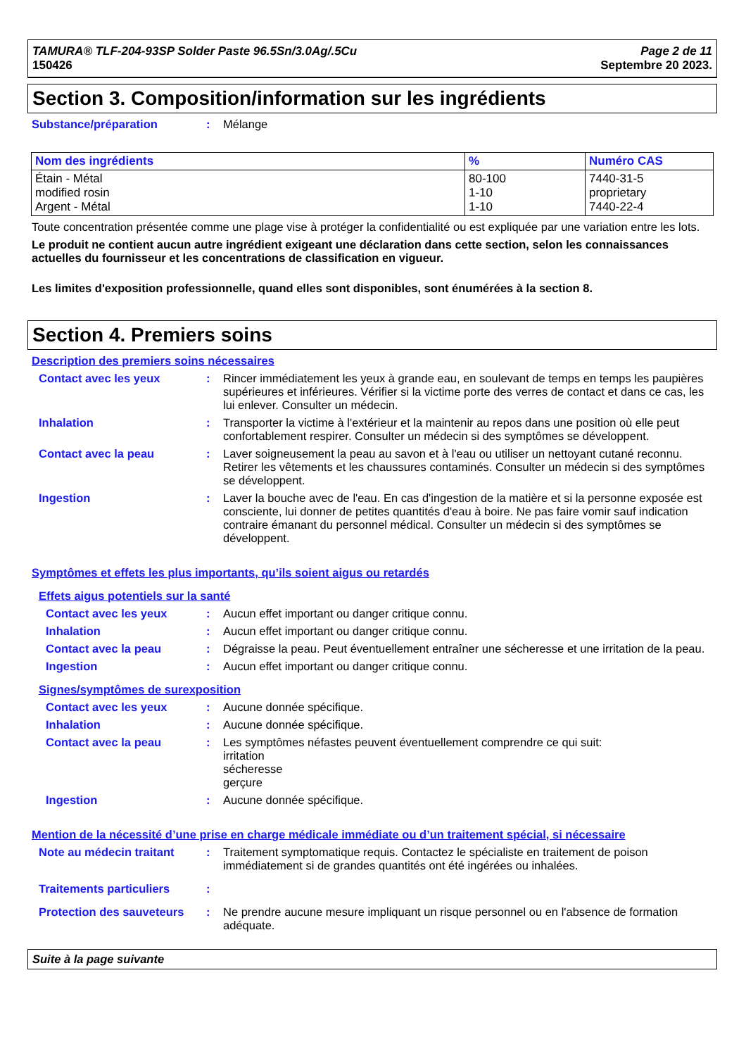TAMURA® TLF-204-93SP Solder Paste 96.5Sn/3.0Ag/.5Cu
150426
Page 2 de 11
Septembre 20 2023.
Section 3. Composition/information sur les ingrédients
Substance/préparation : Mélange
| Nom des ingrédients | % | Numéro CAS |
| --- | --- | --- |
| Étain - Métal modified rosin Argent - Métal | 80-100 1-10 1-10 | 7440-31-5 proprietary 7440-22-4 |
Toute concentration présentée comme une plage vise à protéger la confidentialité ou est expliquée par une variation entre les lots.
Le produit ne contient aucun autre ingrédient exigeant une déclaration dans cette section, selon les connaissances actuelles du fournisseur et les concentrations de classification en vigueur.
Les limites d'exposition professionnelle, quand elles sont disponibles, sont énumérées à la section 8.
Section 4. Premiers soins
Description des premiers soins nécessaires
Contact avec les yeux : Rincer immédiatement les yeux à grande eau, en soulevant de temps en temps les paupières supérieures et inférieures. Vérifier si la victime porte des verres de contact et dans ce cas, les lui enlever. Consulter un médecin.
Inhalation : Transporter la victime à l'extérieur et la maintenir au repos dans une position où elle peut confortablement respirer. Consulter un médecin si des symptômes se développent.
Contact avec la peau : Laver soigneusement la peau au savon et à l'eau ou utiliser un nettoyant cutané reconnu. Retirer les vêtements et les chaussures contaminés. Consulter un médecin si des symptômes se développent.
Ingestion : Laver la bouche avec de l'eau. En cas d'ingestion de la matière et si la personne exposée est consciente, lui donner de petites quantités d'eau à boire. Ne pas faire vomir sauf indication contraire émanant du personnel médical. Consulter un médecin si des symptômes se développent.
Symptômes et effets les plus importants, qu’ils soient aigus ou retardés
Effets aigus potentiels sur la santé
Contact avec les yeux : Aucun effet important ou danger critique connu.
Inhalation : Aucun effet important ou danger critique connu.
Contact avec la peau : Dégraisse la peau. Peut éventuellement entraîner une sécheresse et une irritation de la peau.
Ingestion : Aucun effet important ou danger critique connu.
Signes/symptômes de surexposition
Contact avec les yeux : Aucune donnée spécifique.
Inhalation : Aucune donnée spécifique.
Contact avec la peau : Les symptômes néfastes peuvent éventuellement comprendre ce qui suit:
irritation
sécheresse
gerçure
Ingestion : Aucune donnée spécifique.
Mention de la nécessité d’une prise en charge médicale immédiate ou d’un traitement spécial, si nécessaire
Note au médecin traitant : Traitement symptomatique requis. Contactez le spécialiste en traitement de poison immédiatement si de grandes quantités ont été ingérées ou inhalées.
Traitements particuliers :
Protection des sauveteurs
: Ne prendre aucune mesure impliquant un risque personnel ou en l'absence de formation adéquate.
Suite à la page suivante